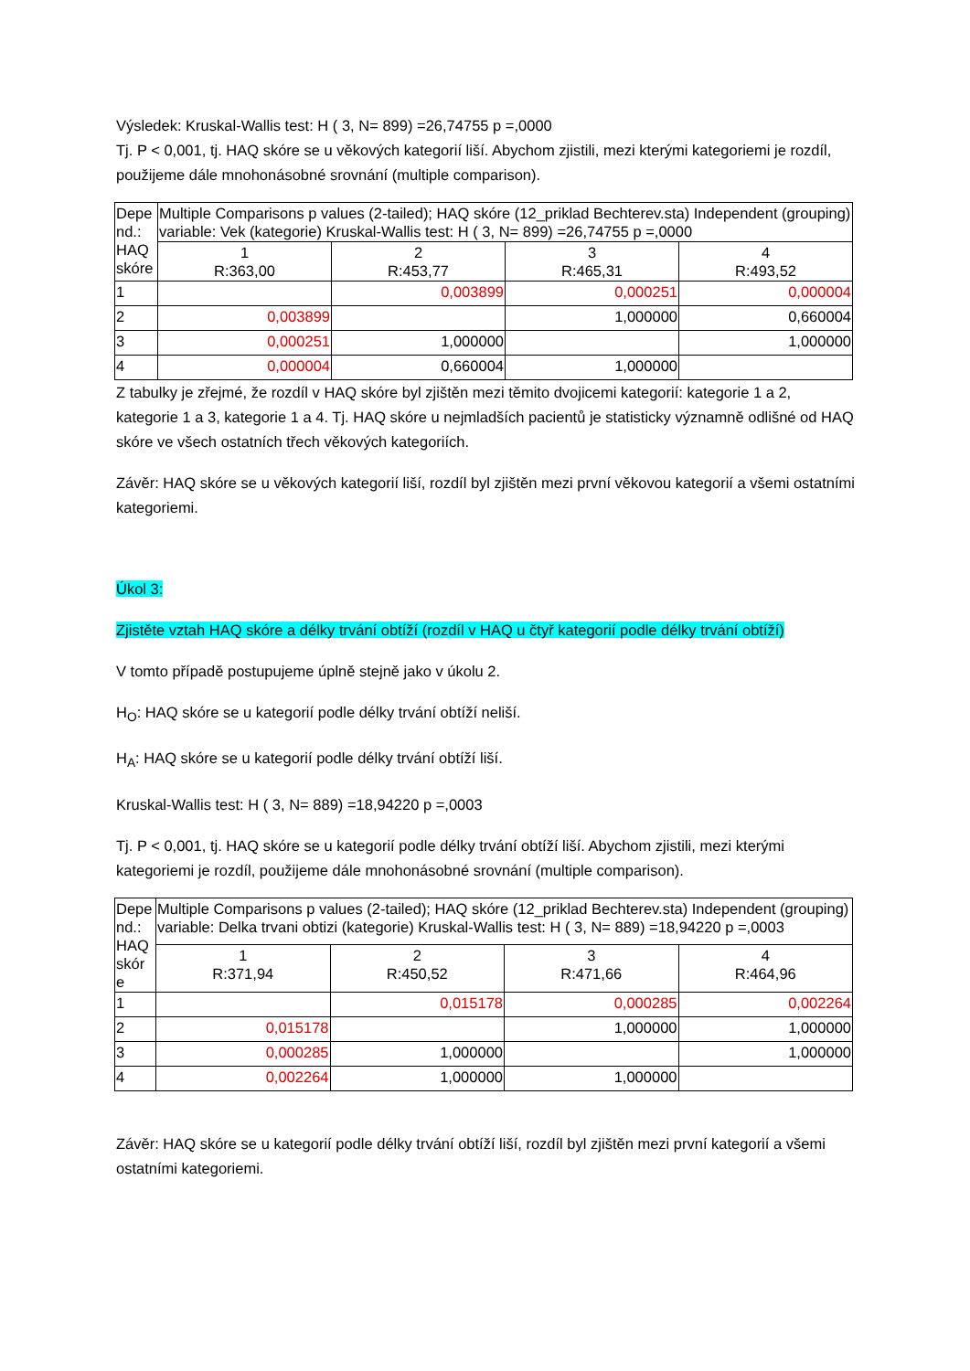Výsledek: Kruskal-Wallis test: H ( 3, N= 899) =26,74755 p =,0000
Tj. P < 0,001, tj. HAQ skóre se u věkových kategorií liší. Abychom zjistili, mezi kterými kategoriemi je rozdíl, použijeme dále mnohonásobné srovnání (multiple comparison).
| Depe nd.: HAQ skóre | Multiple Comparisons p values (2-tailed); HAQ skóre (12_priklad Bechterev.sta) Independent (grouping) variable: Vek (kategorie) Kruskal-Wallis test: H ( 3, N= 899) =26,74755 p =,0000 | | | |
| | 1 R:363,00 | 2 R:453,77 | 3 R:465,31 | 4 R:493,52 |
| 1 | | 0,003899 | 0,000251 | 0,000004 |
| 2 | 0,003899 | | 1,000000 | 0,660004 |
| 3 | 0,000251 | 1,000000 | | 1,000000 |
| 4 | 0,000004 | 0,660004 | 1,000000 | |
Z tabulky je zřejmé, že rozdíl v HAQ skóre byl zjištěn mezi těmito dvojicemi kategorií: kategorie 1 a 2, kategorie 1 a 3, kategorie 1 a 4. Tj. HAQ skóre u nejmladších pacientů je statisticky významně odlišné od HAQ skóre ve všech ostatních třech věkových kategoriích.
Závěr: HAQ skóre se u věkových kategorií liší, rozdíl byl zjištěn mezi první věkovou kategorií a všemi ostatními kategoriemi.
Úkol 3:
Zjistěte vztah HAQ skóre a délky trvání obtíží (rozdíl v HAQ u čtyř kategorií podle délky trvání obtíží)
V tomto případě postupujeme úplně stejně jako v úkolu 2.
H<sub>O</sub>: HAQ skóre se u kategorií podle délky trvání obtíží neliší.
H<sub>A</sub>: HAQ skóre se u kategorií podle délky trvání obtíží liší.
Kruskal-Wallis test: H ( 3, N= 889) =18,94220 p =,0003
Tj. P < 0,001, tj. HAQ skóre se u kategorií podle délky trvání obtíží liší. Abychom zjistili, mezi kterými kategoriemi je rozdíl, použijeme dále mnohonásobné srovnání (multiple comparison).
| Depe nd.: HAQ skór e | Multiple Comparisons p values (2-tailed); HAQ skóre (12_priklad Bechterev.sta) Independent (grouping) variable: Delka trvani obtizi (kategorie) Kruskal-Wallis test: H ( 3, N= 889) =18,94220 p =,0003 | | | |
| | 1 R:371,94 | 2 R:450,52 | 3 R:471,66 | 4 R:464,96 |
| 1 | | 0,015178 | 0,000285 | 0,002264 |
| 2 | 0,015178 | | 1,000000 | 1,000000 |
| 3 | 0,000285 | 1,000000 | | 1,000000 |
| 4 | 0,002264 | 1,000000 | 1,000000 | |
Závěr: HAQ skóre se u kategorií podle délky trvání obtíží liší, rozdíl byl zjištěn mezi první kategorií a všemi ostatními kategoriemi.